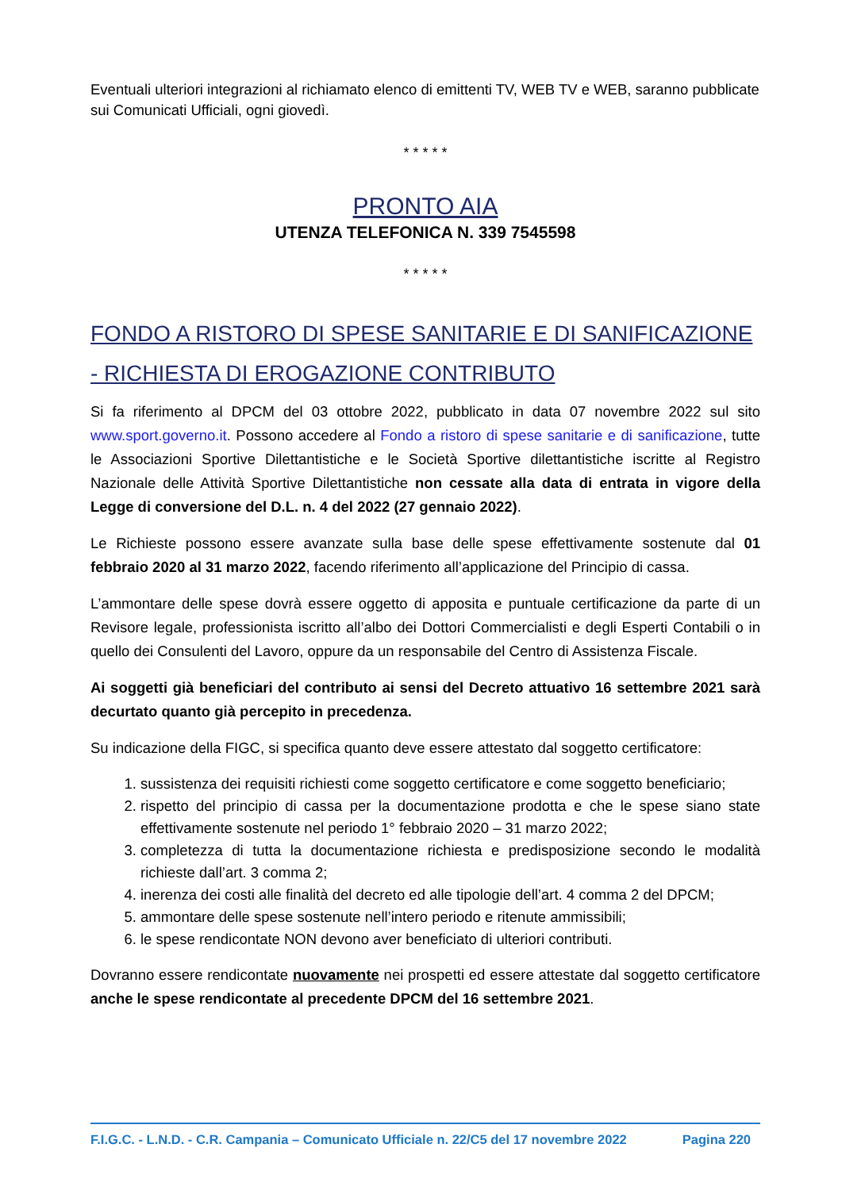Eventuali ulteriori integrazioni al richiamato elenco di emittenti TV, WEB TV e WEB, saranno pubblicate sui Comunicati Ufficiali, ogni giovedì.
* * * * *
PRONTO AIA
UTENZA TELEFONICA N. 339 7545598
* * * * *
FONDO A RISTORO DI SPESE SANITARIE E DI SANIFICAZIONE - RICHIESTA DI EROGAZIONE CONTRIBUTO
Si fa riferimento al DPCM del 03 ottobre 2022, pubblicato in data 07 novembre 2022 sul sito www.sport.governo.it. Possono accedere al Fondo a ristoro di spese sanitarie e di sanificazione, tutte le Associazioni Sportive Dilettantistiche e le Società Sportive dilettantistiche iscritte al Registro Nazionale delle Attività Sportive Dilettantistiche non cessate alla data di entrata in vigore della Legge di conversione del D.L. n. 4 del 2022 (27 gennaio 2022).
Le Richieste possono essere avanzate sulla base delle spese effettivamente sostenute dal 01 febbraio 2020 al 31 marzo 2022, facendo riferimento all’applicazione del Principio di cassa.
L’ammontare delle spese dovrà essere oggetto di apposita e puntuale certificazione da parte di un Revisore legale, professionista iscritto all’albo dei Dottori Commercialisti e degli Esperti Contabili o in quello dei Consulenti del Lavoro, oppure da un responsabile del Centro di Assistenza Fiscale.
Ai soggetti già beneficiari del contributo ai sensi del Decreto attuativo 16 settembre 2021 sarà decurtato quanto già percepito in precedenza.
Su indicazione della FIGC, si specifica quanto deve essere attestato dal soggetto certificatore:
1. sussistenza dei requisiti richiesti come soggetto certificatore e come soggetto beneficiario;
2. rispetto del principio di cassa per la documentazione prodotta e che le spese siano state effettivamente sostenute nel periodo 1° febbraio 2020 – 31 marzo 2022;
3. completezza di tutta la documentazione richiesta e predisposizione secondo le modalità richieste dall’art. 3 comma 2;
4. inerenza dei costi alle finalità del decreto ed alle tipologie dell’art. 4 comma 2 del DPCM;
5. ammontare delle spese sostenute nell’intero periodo e ritenute ammissibili;
6. le spese rendicontate NON devono aver beneficiato di ulteriori contributi.
Dovranno essere rendicontate nuovamente nei prospetti ed essere attestate dal soggetto certificatore anche le spese rendicontate al precedente DPCM del 16 settembre 2021.
F.I.G.C. - L.N.D. - C.R. Campania – Comunicato Ufficiale n. 22/C5 del 17 novembre 2022 Pagina 220